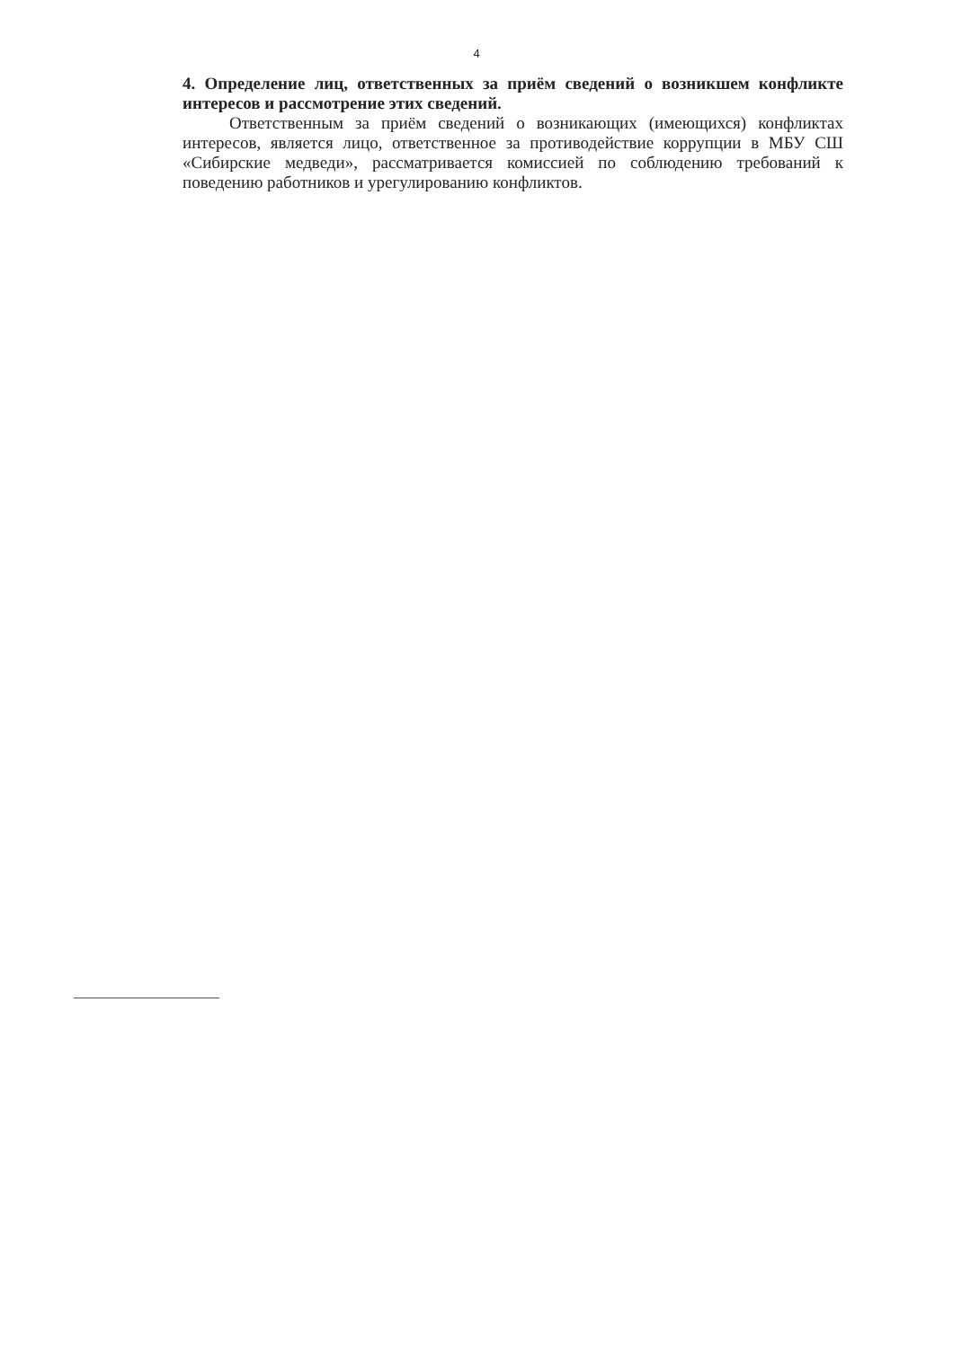4
4. Определение лиц, ответственных за приём сведений о возникшем конфликте интересов и рассмотрение этих сведений.
Ответственным за приём сведений о возникающих (имеющихся) конфликтах интересов, является лицо, ответственное за противодействие коррупции в МБУ СШ «Сибирские медведи», рассматривается комиссией по соблюдению требований к поведению работников и урегулированию конфликтов.